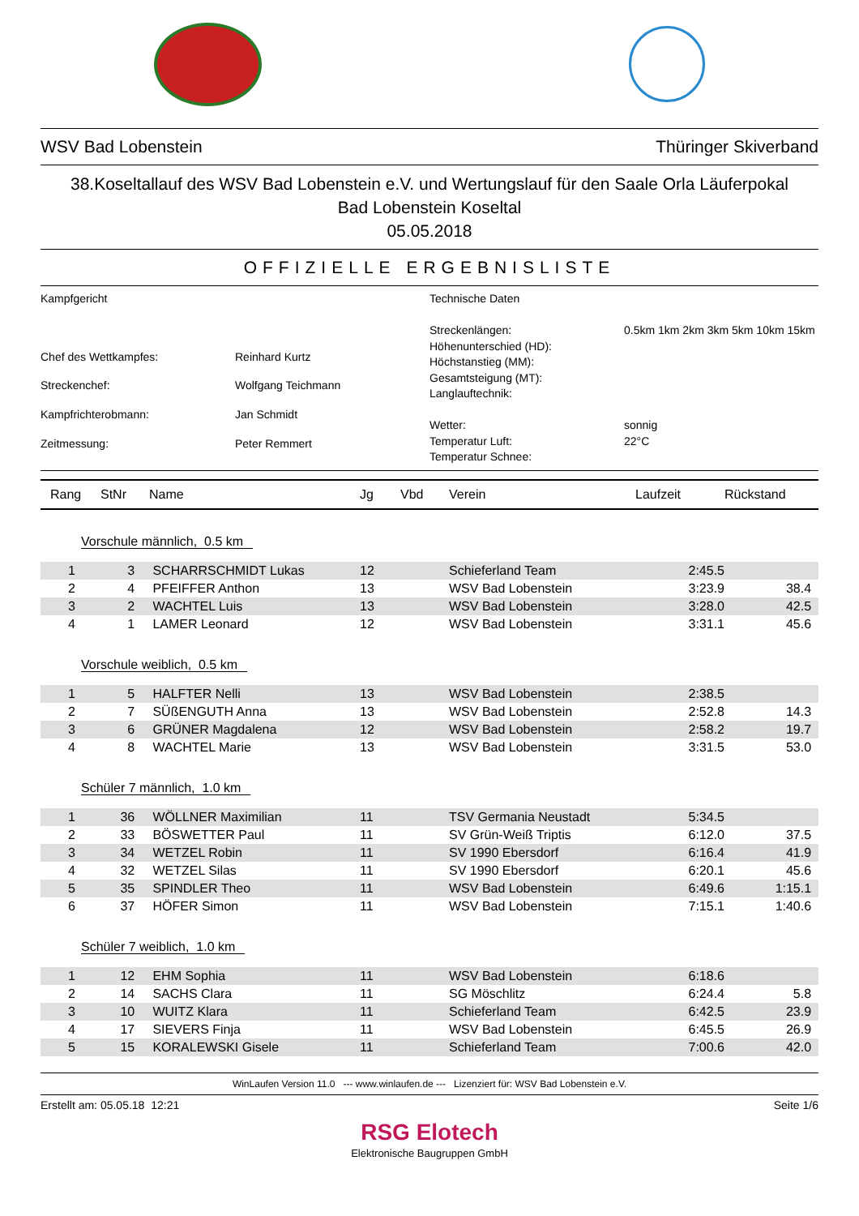WSV Bad Lobenstein Thüringer Skiverband
38.Koseltallauf des WSV Bad Lobenstein e.V. und Wertungslauf für den Saale Orla Läuferpokal
Bad Lobenstein Koseltal
05.05.2018
OFFIZIELLE ERGEBNISLISTE
| Kampfgericht | |
| Chef des Wettkampfes: | Reinhard Kurtz |
| Streckenchef: | Wolfgang Teichmann |
| Kampfrichterobmann: | Jan Schmidt |
| Zeitmessung: | Peter Remmert |
| Technische Daten | |
| Streckenlängen: | 0.5km 1km 2km 3km 5km 10km 15km |
| Höhenunterschied (HD): | |
| Höchstanstieg (MM): | |
| Gesamtsteigung (MT): | |
| Langlauftechnik: | |
| Wetter: | sonnig |
| Temperatur Luft: | 22°C |
| Temperatur Schnee: | |
| Rang | StNr | Name | Jg | Vbd | Verein | Laufzeit | Rückstand |
| --- | --- | --- | --- | --- | --- | --- | --- |
| Vorschule männlich, 0.5 km | | | | | | | |
| 1 | 3 | SCHARRSCHMIDT Lukas | 12 | | Schieferland Team | 2:45.5 | |
| 2 | 4 | PFEIFFER Anthon | 13 | | WSV Bad Lobenstein | 3:23.9 | 38.4 |
| 3 | 2 | WACHTEL Luis | 13 | | WSV Bad Lobenstein | 3:28.0 | 42.5 |
| 4 | 1 | LAMER Leonard | 12 | | WSV Bad Lobenstein | 3:31.1 | 45.6 |
| Vorschule weiblich, 0.5 km | | | | | | | |
| 1 | 5 | HALFTER Nelli | 13 | | WSV Bad Lobenstein | 2:38.5 | |
| 2 | 7 | SÜßENGUTH Anna | 13 | | WSV Bad Lobenstein | 2:52.8 | 14.3 |
| 3 | 6 | GRÜNER Magdalena | 12 | | WSV Bad Lobenstein | 2:58.2 | 19.7 |
| 4 | 8 | WACHTEL Marie | 13 | | WSV Bad Lobenstein | 3:31.5 | 53.0 |
| Schüler 7 männlich, 1.0 km | | | | | | | |
| 1 | 36 | WÖLLNER Maximilian | 11 | | TSV Germania Neustadt | 5:34.5 | |
| 2 | 33 | BÖSWETTER Paul | 11 | | SV Grün-Weiß Triptis | 6:12.0 | 37.5 |
| 3 | 34 | WETZEL Robin | 11 | | SV 1990 Ebersdorf | 6:16.4 | 41.9 |
| 4 | 32 | WETZEL Silas | 11 | | SV 1990 Ebersdorf | 6:20.1 | 45.6 |
| 5 | 35 | SPINDLER Theo | 11 | | WSV Bad Lobenstein | 6:49.6 | 1:15.1 |
| 6 | 37 | HÖFER Simon | 11 | | WSV Bad Lobenstein | 7:15.1 | 1:40.6 |
| Schüler 7 weiblich, 1.0 km | | | | | | | |
| 1 | 12 | EHM Sophia | 11 | | WSV Bad Lobenstein | 6:18.6 | |
| 2 | 14 | SACHS Clara | 11 | | SG Möschlitz | 6:24.4 | 5.8 |
| 3 | 10 | WUITZ Klara | 11 | | Schieferland Team | 6:42.5 | 23.9 |
| 4 | 17 | SIEVERS Finja | 11 | | WSV Bad Lobenstein | 6:45.5 | 26.9 |
| 5 | 15 | KORALEWSKI Gisele | 11 | | Schieferland Team | 7:00.6 | 42.0 |
WinLaufen Version 11.0 --- www.winlaufen.de --- Lizenziert für: WSV Bad Lobenstein e.V.
Erstellt am: 05.05.18 12:21 Seite 1/6
RSG Elotech
Elektronische Baugruppen GmbH